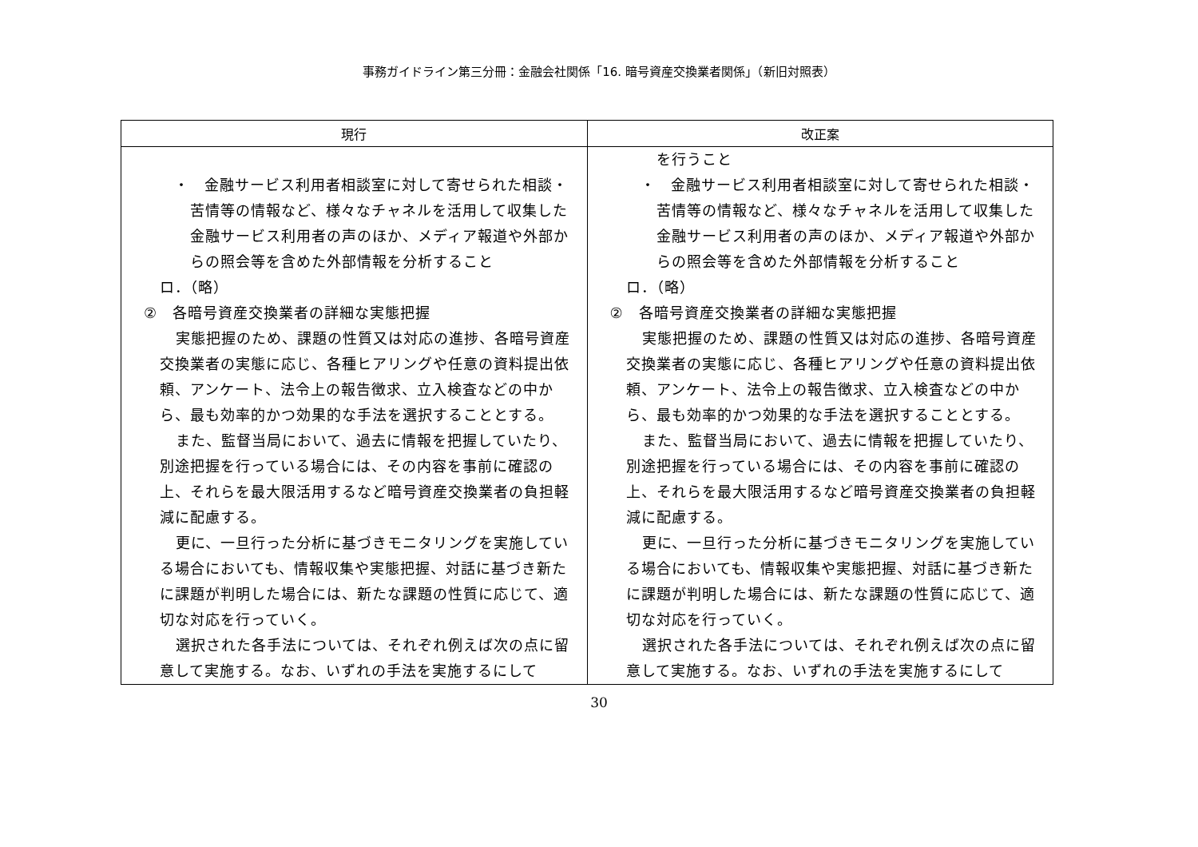事務ガイドライン第三分冊：金融会社関係「16. 暗号資産交換業者関係」（新旧対照表）
| 現行 | 改正案 |
| --- | --- |
| ・ 金融サービス利用者相談室に対して寄せられた相談・苦情等の情報など、様々なチャネルを活用して収集した金融サービス利用者の声のほか、メディア報道や外部からの照会等を含めた外部情報を分析すること ロ．（略） ② 各暗号資産交換業者の詳細な実態把握 実態把握のため、課題の性質又は対応の進捗、各暗号資産交換業者の実態に応じ、各種ヒアリングや任意の資料提出依頼、アンケート、法令上の報告徴求、立入検査などの中から、最も効率的かつ効果的な手法を選択することとする。 また、監督当局において、過去に情報を把握していたり、別途把握を行っている場合には、その内容を事前に確認の上、それらを最大限活用するなど暗号資産交換業者の負担軽減に配慮する。 更に、一旦行った分析に基づきモニタリングを実施している場合においても、情報収集や実態把握、対話に基づき新たに課題が判明した場合には、新たな課題の性質に応じて、適切な対応を行っていく。 選択された各手法については、それぞれ例えば次の点に留意して実施する。なお、いずれの手法を実施するにして | を行うこと ・ 金融サービス利用者相談室に対して寄せられた相談・苦情等の情報など、様々なチャネルを活用して収集した金融サービス利用者の声のほか、メディア報道や外部からの照会等を含めた外部情報を分析すること ロ．（略） ② 各暗号資産交換業者の詳細な実態把握 実態把握のため、課題の性質又は対応の進捗、各暗号資産交換業者の実態に応じ、各種ヒアリングや任意の資料提出依頼、アンケート、法令上の報告徴求、立入検査などの中から、最も効率的かつ効果的な手法を選択することとする。 また、監督当局において、過去に情報を把握していたり、別途把握を行っている場合には、その内容を事前に確認の上、それらを最大限活用するなど暗号資産交換業者の負担軽減に配慮する。 更に、一旦行った分析に基づきモニタリングを実施している場合においても、情報収集や実態把握、対話に基づき新たに課題が判明した場合には、新たな課題の性質に応じて、適切な対応を行っていく。 選択された各手法については、それぞれ例えば次の点に留意して実施する。なお、いずれの手法を実施するにして |
30